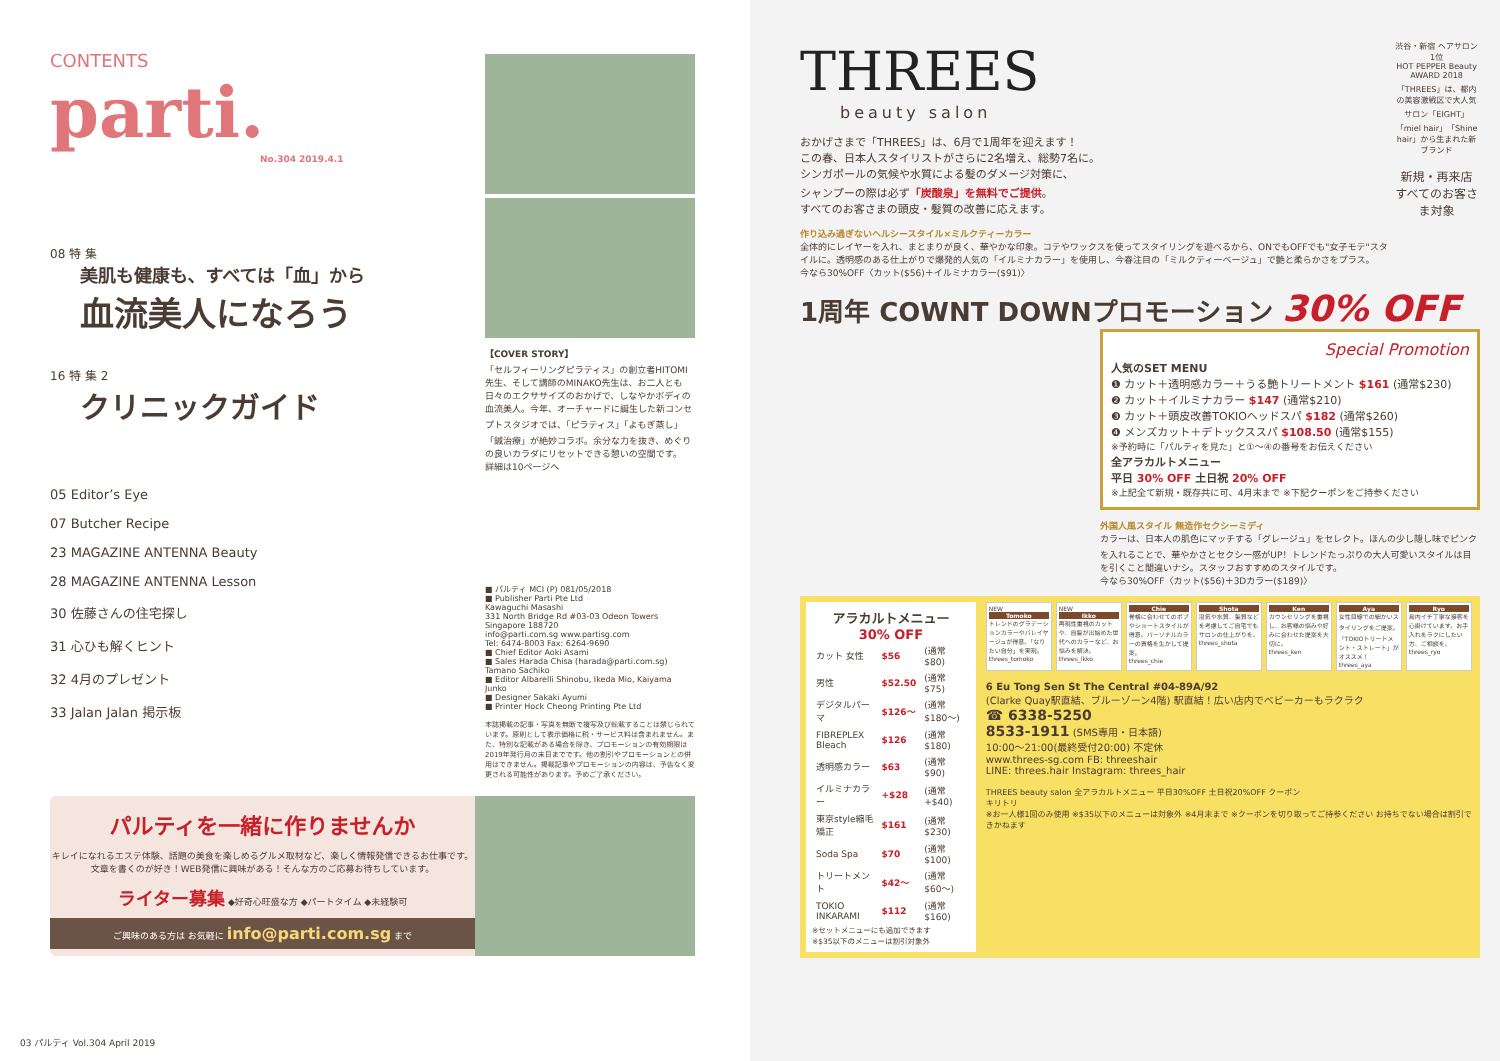CONTENTS
parti.
No.304 2019.4.1
08 特 集
美肌も健康も、すべては「血」から
血流美人になろう
16 特 集 2
クリニックガイド
05 Editor’s Eye
07 Butcher Recipe
23 MAGAZINE ANTENNA Beauty
28 MAGAZINE ANTENNA Lesson
30 佐藤さんの住宅探し
31 心ひも解くヒント
32 4月のプレゼント
33 Jalan Jalan 掲示板
【COVER STORY】
「セルフィーリングピラティス」の創立者HITOMI先生、そして講師のMINAKO先生は、お二人とも日々のエクササイズのおかげで、しなやかボディの血流美人。今年、オーチャードに誕生した新コンセプトスタジオでは、「ピラティス」「よもぎ蒸し」「鍼治療」が絶妙コラボ。余分な力を抜き、めぐりの良いカラダにリセットできる憩いの空間です。
詳細は10ページへ
■ パルティ MCI (P) 081/05/2018
■ Publisher Parti Pte Ltd
Kawaguchi Masashi
331 North Bridge Rd #03-03 Odeon Towers
Singapore 188720
info@parti.com.sg www.partisg.com
Tel: 6474-8003 Fax: 6264-9690
■ Chief Editor Aoki Asami
■ Sales Harada Chisa (harada@parti.com.sg) Tamano Sachiko
■ Editor Albarelli Shinobu, Ikeda Mio, Kaiyama Junko
■ Designer Sakaki Ayumi
■ Printer Hock Cheong Printing Pte Ltd
本誌掲載の記事・写真を無断で複写及び転載することは禁じられています。原則として表示価格に税・サービス料は含まれません。また、特別な記載がある場合を除き、プロモーションの有効期限は2019年発行月の末日までです。他の割引やプロモーションとの併用はできません。掲載記事やプロモーションの内容は、予告なく変更される可能性があります。予めご了承ください。
パルティを一緒に作りませんか
キレイになれるエステ体験、話題の美食を楽しめるグルメ取材など、楽しく情報発信できるお仕事です。
文章を書くのが好き！WEB発信に興味がある！そんな方のご応募お待ちしています。
ライター募集 ◆好奇心旺盛な方 ◆パートタイム ◆未経験可
ご興味のある方は お気軽に info@parti.com.sg まで
03 パルティ Vol.304 April 2019
THREES
beauty salon
おかげさまで「THREES」は、6月で1周年を迎えます！
この春、日本人スタイリストがさらに2名増え、総勢7名に。
シンガポールの気候や水質による髪のダメージ対策に、
シャンプーの際は必ず「炭酸泉」を無料でご提供。
すべてのお客さまの頭皮・髪質の改善に応えます。
作り込み過ぎないヘルシースタイル×ミルクティーカラー
全体的にレイヤーを入れ、まとまりが良く、華やかな印象。コテやワックスを使ってスタイリングを遊べるから、ONでもOFFでも"女子モテ"スタイルに。透明感のある仕上がりで爆発的人気の「イルミナカラー」を使用し、今春注目の「ミルクティーベージュ」で艶と柔らかさをプラス。
今なら30%OFF〈カット($56)＋イルミナカラー($91)〉
渋谷・新宿 ヘアサロン 1位
HOT PEPPER Beauty AWARD 2018
「THREES」は、都内の美容激戦区で大人気サロン「EIGHT」「miel hair」「Shine hair」から生まれた新ブランド
新規・再来店
すべてのお客さま対象
1周年 COWNT DOWNプロモーション 30% OFF
Special Promotion
人気のSET MENU
❶ カット＋透明感カラー＋うる艶トリートメント $161 (通常$230)
❷ カット＋イルミナカラー $147 (通常$210)
❸ カット＋頭皮改善TOKIOヘッドスパ $182 (通常$260)
❹ メンズカット＋デトックススパ $108.50 (通常$155)
※予約時に「パルティを見た」と①〜④の番号をお伝えください
全アラカルトメニュー
平日 30% OFF 土日祝 20% OFF
※上記全て新規・既存共に可、4月末まで ※下記クーポンをご持参ください
外国人風スタイル 無造作セクシーミディ
カラーは、日本人の肌色にマッチする「グレージュ」をセレクト。ほんの少し隠し味でピンクを入れることで、華やかさとセクシー感がUP！トレンドたっぷりの大人可愛いスタイルは目を引くこと間違いナシ。スタッフおすすめのスタイルです。
今なら30%OFF〈カット($56)＋3Dカラー($189)〉
アラカルトメニュー
30% OFF
| カット 女性 | $56 | (通常$80) |
| 男性 | $52.50 | (通常$75) |
| デジタルパーマ | $126〜 | (通常$180〜) |
| FIBREPLEX Bleach | $126 | (通常$180) |
| 透明感カラー | $63 | (通常$90) |
| イルミナカラー | +$28 | (通常+$40) |
| 東京style縮毛矯正 | $161 | (通常$230) |
| Soda Spa | $70 | (通常$100) |
| トリートメント | $42〜 | (通常$60〜) |
| TOKIO INKARAMI | $112 | (通常$160) |
※セットメニューにも追加できます
※$35以下のメニューは割引対象外
NEW
Tomoko
トレンドのグラデーションカラーやバレイヤージュが得意。「なりたい自分」を実現。
threes_tomoko
NEW
Ikko
再現性重視のカットや、自髪が出始めた世代へのカラーなど、お悩みを解決。
threes_ikko
Chie
骨格に合わせてのボブやショートスタイルが得意。パーソナルカラーの資格を生かして提案。
threes_chie
Shota
湿気や水質、髪質などを考慮してご自宅でもサロンの仕上がりを。
threes_shota
Ken
カウンセリングを重視し、お客様の悩みや好みに合わせた提案を大切に。
threes_ken
Aya
女性目線での細かいスタイリングをご提案。「TOKIOトリートメント・ストレート」がオススメ！
threes_aya
Ryo
島内イチ丁寧な接客を心掛けています。お手入れをラクにしたい方、ご相談を。
threes_ryo
6 Eu Tong Sen St The Central #04-89A/92
(Clarke Quay駅直結、ブルーゾーン4階) 駅直結！広い店内でベビーカーもラクラク
☎ 6338-5250
8533-1911 (SMS専用・日本語)
10:00〜21:00(最終受付20:00) 不定休
www.threes-sg.com FB: threeshair
LINE: threes.hair Instagram: threes_hair
THREES beauty salon 全アラカルトメニュー 平日30%OFF 土日祝20%OFF クーポン
キリトリ
※お一人様1回のみ使用 ※$35以下のメニューは対象外 ※4月末まで ※クーポンを切り取ってご持参ください お持ちでない場合は割引できかねます